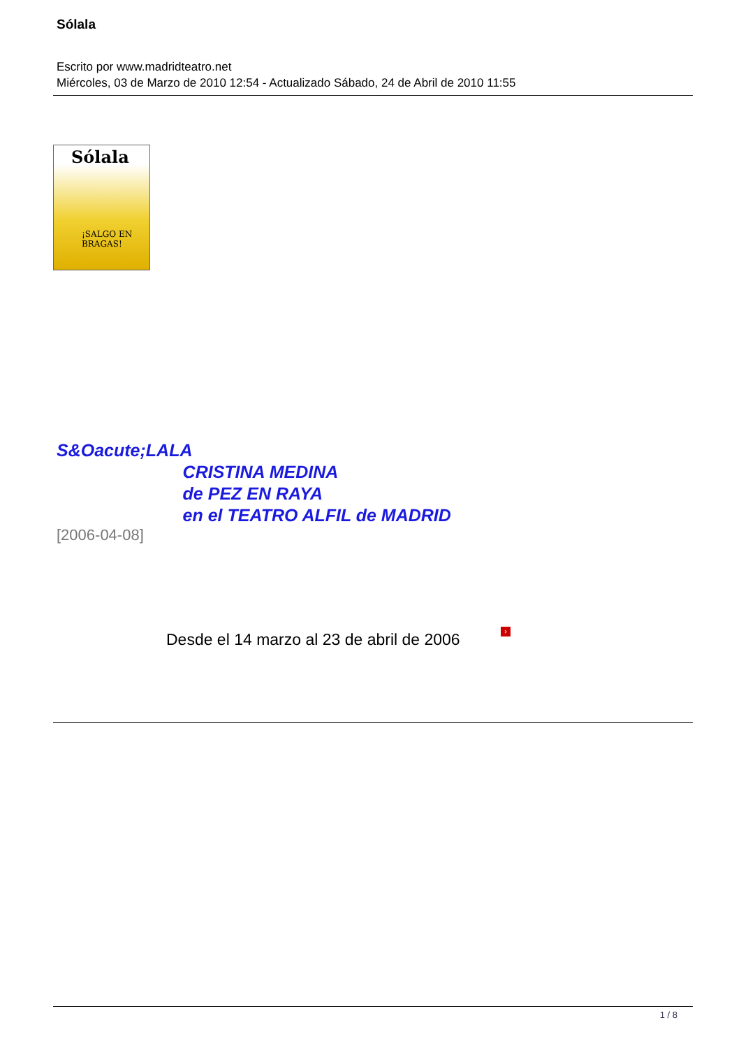Sólala
Escrito por www.madridteatro.net
Miércoles, 03 de Marzo de 2010 12:54 - Actualizado Sábado, 24 de Abril de 2010 11:55
Sólala
¡SALGO EN
BRAGAS!
S&Oacute;LALA
CRISTINA MEDINA
de PEZ EN RAYA
en el TEATRO ALFIL de MADRID
[2006-04-08]
Desde el 14 marzo al 23 de abril de 2006 ›
1 / 8